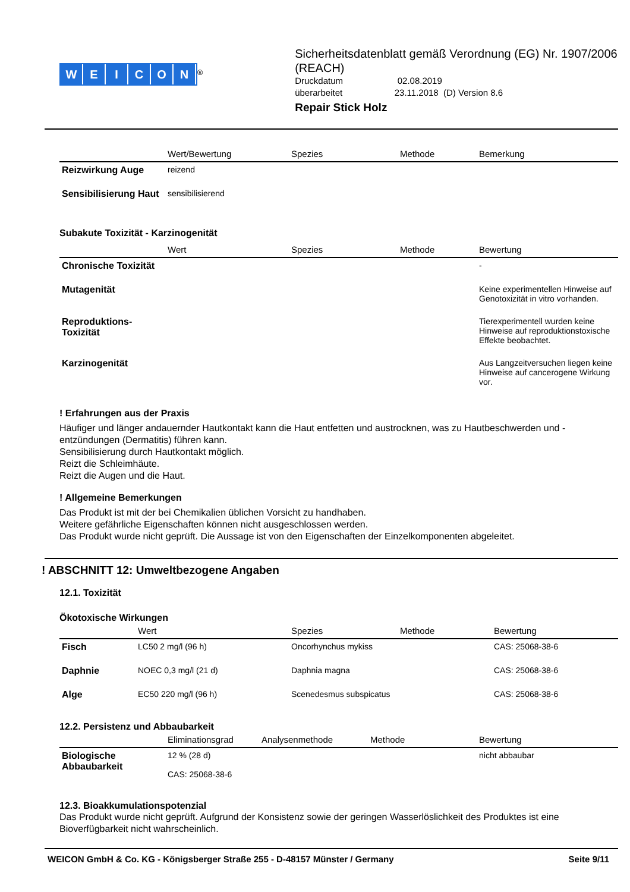WEICON
<sup>®</sup>
Sicherheitsdatenblatt gemäß Verordnung (EG) Nr. 1907/2006 (REACH)
Druckdatum 02.08.2019
überarbeitet 23.11.2018 (D) Version 8.6
Repair Stick Holz
| | Wert/Bewertung | Spezies | Methode | Bemerkung |
| --- | --- | --- | --- | --- |
| Reizwirkung Auge | reizend | | | |
| Sensibilisierung Haut | sensibilisierend | | | |
Subakute Toxizität - Karzinogenität
| | Wert | Spezies | Methode | Bewertung |
| --- | --- | --- | --- | --- |
| Chronische Toxizität | | | | - |
| Mutagenität | | | | Keine experimentellen Hinweise auf Genotoxizität in vitro vorhanden. |
| Reproduktions-Toxizität | | | | Tierexperimentell wurden keine Hinweise auf reproduktionstoxische Effekte beobachtet. |
| Karzinogenität | | | | Aus Langzeitversuchen liegen keine Hinweise auf cancerogene Wirkung vor. |
! Erfahrungen aus der Praxis
Häufiger und länger andauernder Hautkontakt kann die Haut entfetten und austrocknen, was zu Hautbeschwerden und -entzündungen (Dermatitis) führen kann.
Sensibilisierung durch Hautkontakt möglich.
Reizt die Schleimhäute.
Reizt die Augen und die Haut.
! Allgemeine Bemerkungen
Das Produkt ist mit der bei Chemikalien üblichen Vorsicht zu handhaben.
Weitere gefährliche Eigenschaften können nicht ausgeschlossen werden.
Das Produkt wurde nicht geprüft. Die Aussage ist von den Eigenschaften der Einzelkomponenten abgeleitet.
! ABSCHNITT 12: Umweltbezogene Angaben
12.1. Toxizität
Ökotoxische Wirkungen
| | Wert | Spezies | Methode | Bewertung |
| --- | --- | --- | --- | --- |
| Fisch | LC50 2 mg/l (96 h) | Oncorhynchus mykiss | | CAS: 25068-38-6 |
| Daphnie | NOEC 0,3 mg/l (21 d) | Daphnia magna | | CAS: 25068-38-6 |
| Alge | EC50 220 mg/l (96 h) | Scenedesmus subspicatus | | CAS: 25068-38-6 |
12.2. Persistenz und Abbaubarkeit
| | Eliminationsgrad | Analysenmethode | Methode | Bewertung |
| --- | --- | --- | --- | --- |
| Biologische Abbaubarkeit | 12 % (28 d) CAS: 25068-38-6 | | | nicht abbaubar |
12.3. Bioakkumulationspotenzial
Das Produkt wurde nicht geprüft. Aufgrund der Konsistenz sowie der geringen Wasserlöslichkeit des Produktes ist eine Bioverfügbarkeit nicht wahrscheinlich.
WEICON GmbH & Co. KG - Königsberger Straße 255 - D-48157 Münster / Germany Seite 9/11